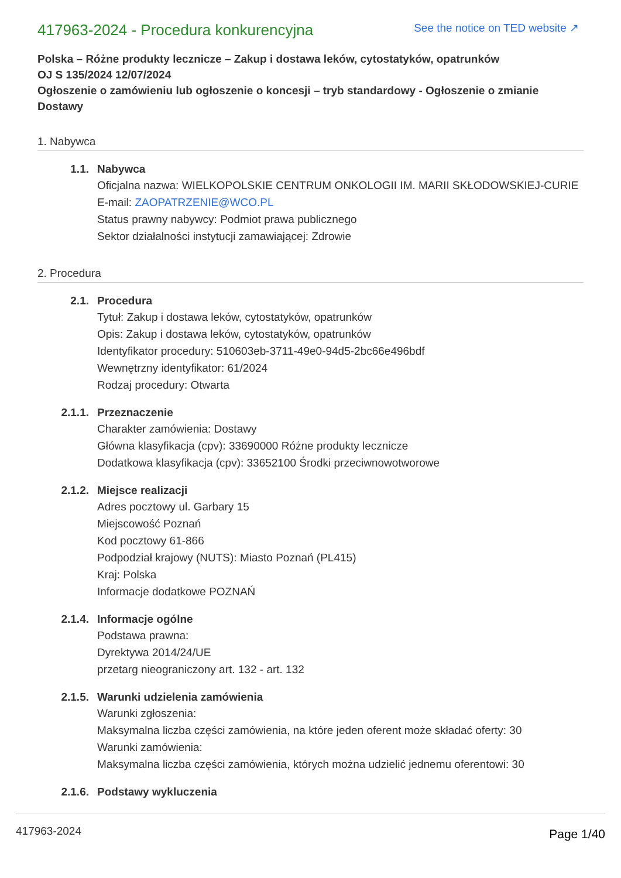417963-2024 - Procedura konkurencyjna
See the notice on TED website ↗
Polska – Różne produkty lecznicze – Zakup i dostawa leków, cytostatyków, opatrunków
OJ S 135/2024 12/07/2024
Ogłoszenie o zamówieniu lub ogłoszenie o koncesji – tryb standardowy - Ogłoszenie o zmianie Dostawy
1. Nabywca
1.1. Nabywca
Oficjalna nazwa: WIELKOPOLSKIE CENTRUM ONKOLOGII IM. MARII SKŁODOWSKIEJ-CURIE
E-mail: ZAOPATRZENIE@WCO.PL
Status prawny nabywcy: Podmiot prawa publicznego
Sektor działalności instytucji zamawiającej: Zdrowie
2. Procedura
2.1. Procedura
Tytuł: Zakup i dostawa leków, cytostatyków, opatrunków
Opis: Zakup i dostawa leków, cytostatyków, opatrunków
Identyfikator procedury: 510603eb-3711-49e0-94d5-2bc66e496bdf
Wewnętrzny identyfikator: 61/2024
Rodzaj procedury: Otwarta
2.1.1. Przeznaczenie
Charakter zamówienia: Dostawy
Główna klasyfikacja (cpv): 33690000 Różne produkty lecznicze
Dodatkowa klasyfikacja (cpv): 33652100 Środki przeciwnowotworowe
2.1.2. Miejsce realizacji
Adres pocztowy ul. Garbary 15
Miejscowość Poznań
Kod pocztowy 61-866
Podpodział krajowy (NUTS): Miasto Poznań (PL415)
Kraj: Polska
Informacje dodatkowe POZNAŃ
2.1.4. Informacje ogólne
Podstawa prawna:
Dyrektywa 2014/24/UE
przetarg nieograniczony art. 132 - art. 132
2.1.5. Warunki udzielenia zamówienia
Warunki zgłoszenia:
Maksymalna liczba części zamówienia, na które jeden oferent może składać oferty: 30
Warunki zamówienia:
Maksymalna liczba części zamówienia, których można udzielić jednemu oferentowi: 30
2.1.6. Podstawy wykluczenia
417963-2024 Page 1/40